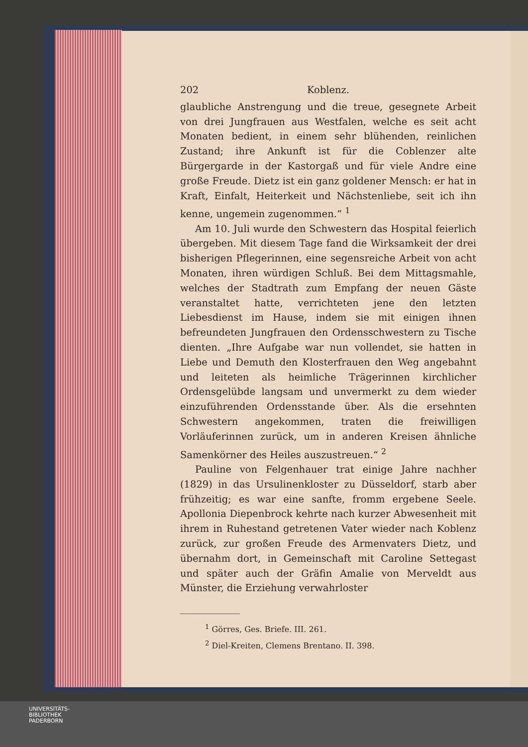202 Koblenz.
glaubliche Anstrengung und die treue, gesegnete Arbeit von drei Jungfrauen aus Westfalen, welche es seit acht Monaten bedient, in einem sehr blühenden, reinlichen Zustand; ihre Ankunft ist für die Coblenzer alte Bürgergarde in der Kastorgaß und für viele Andre eine große Freude. Dietz ist ein ganz goldener Mensch: er hat in Kraft, Einfalt, Heiterkeit und Nächstenliebe, seit ich ihn kenne, ungemein zugenommen.“ <sup>1</sup>
Am 10. Juli wurde den Schwestern das Hospital feierlich übergeben. Mit diesem Tage fand die Wirksamkeit der drei bisherigen Pflegerinnen, eine segensreiche Arbeit von acht Monaten, ihren würdigen Schluß. Bei dem Mittagsmahle, welches der Stadtrath zum Empfang der neuen Gäste veranstaltet hatte, verrichteten jene den letzten Liebesdienst im Hause, indem sie mit einigen ihnen befreundeten Jungfrauen den Ordensschwestern zu Tische dienten. „Ihre Aufgabe war nun vollendet, sie hatten in Liebe und Demuth den Klosterfrauen den Weg angebahnt und leiteten als heimliche Trägerinnen kirchlicher Ordensgelübde langsam und unvermerkt zu dem wieder einzuführenden Ordensstande über. Als die ersehnten Schwestern angekommen, traten die freiwilligen Vorläuferinnen zurück, um in anderen Kreisen ähnliche Samenkörner des Heiles auszustreuen.“ <sup>2</sup>
Pauline von Felgenhauer trat einige Jahre nachher (1829) in das Ursulinenkloster zu Düsseldorf, starb aber frühzeitig; es war eine sanfte, fromm ergebene Seele. Apollonia Diepenbrock kehrte nach kurzer Abwesenheit mit ihrem in Ruhestand getretenen Vater wieder nach Koblenz zurück, zur großen Freude des Armenvaters Dietz, und übernahm dort, in Gemeinschaft mit Caroline Settegast und später auch der Gräfin Amalie von Merveldt aus Münster, die Erziehung verwahrloster
<sup>1</sup> Görres, Ges. Briefe. III. 261.
<sup>2</sup> Diel-Kreiten, Clemens Brentano. II. 398.
UNIVERSITÄTS-
BIBLIOTHEK
PADERBORN